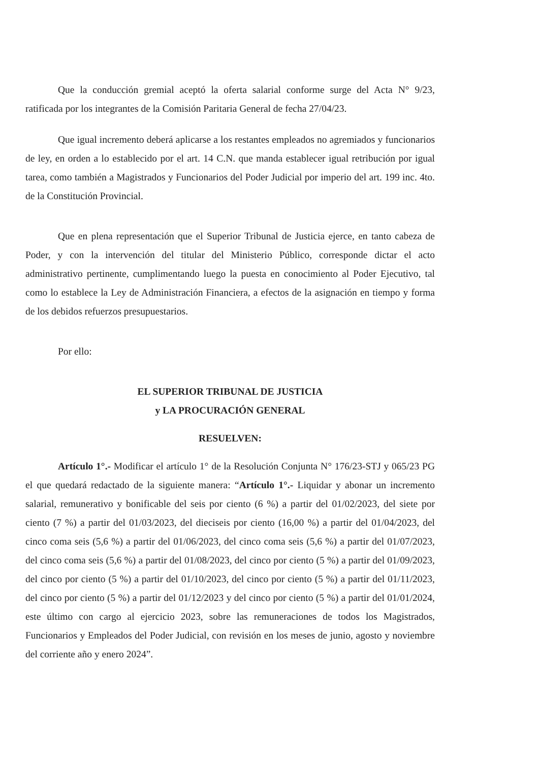Que la conducción gremial aceptó la oferta salarial conforme surge del Acta N° 9/23, ratificada por los integrantes de la Comisión Paritaria General de fecha 27/04/23.
Que igual incremento deberá aplicarse a los restantes empleados no agremiados y funcionarios de ley, en orden a lo establecido por el art. 14 C.N. que manda establecer igual retribución por igual tarea, como también a Magistrados y Funcionarios del Poder Judicial por imperio del art. 199 inc. 4to. de la Constitución Provincial.
Que en plena representación que el Superior Tribunal de Justicia ejerce, en tanto cabeza de Poder, y con la intervención del titular del Ministerio Público, corresponde dictar el acto administrativo pertinente, cumplimentando luego la puesta en conocimiento al Poder Ejecutivo, tal como lo establece la Ley de Administración Financiera, a efectos de la asignación en tiempo y forma de los debidos refuerzos presupuestarios.
Por ello:
EL SUPERIOR TRIBUNAL DE JUSTICIA
y LA PROCURACIÓN GENERAL
RESUELVEN:
Artículo 1°.- Modificar el artículo 1° de la Resolución Conjunta N° 176/23-STJ y 065/23 PG el que quedará redactado de la siguiente manera: “Artículo 1°.- Liquidar y abonar un incremento salarial, remunerativo y bonificable del seis por ciento (6 %) a partir del 01/02/2023, del siete por ciento (7 %) a partir del 01/03/2023, del dieciseis por ciento (16,00 %) a partir del 01/04/2023, del cinco coma seis (5,6 %) a partir del 01/06/2023, del cinco coma seis (5,6 %) a partir del 01/07/2023, del cinco coma seis (5,6 %) a partir del 01/08/2023, del cinco por ciento (5 %) a partir del 01/09/2023, del cinco por ciento (5 %) a partir del 01/10/2023, del cinco por ciento (5 %) a partir del 01/11/2023, del cinco por ciento (5 %) a partir del 01/12/2023 y del cinco por ciento (5 %) a partir del 01/01/2024, este último con cargo al ejercicio 2023, sobre las remuneraciones de todos los Magistrados, Funcionarios y Empleados del Poder Judicial, con revisión en los meses de junio, agosto y noviembre del corriente año y enero 2024”.